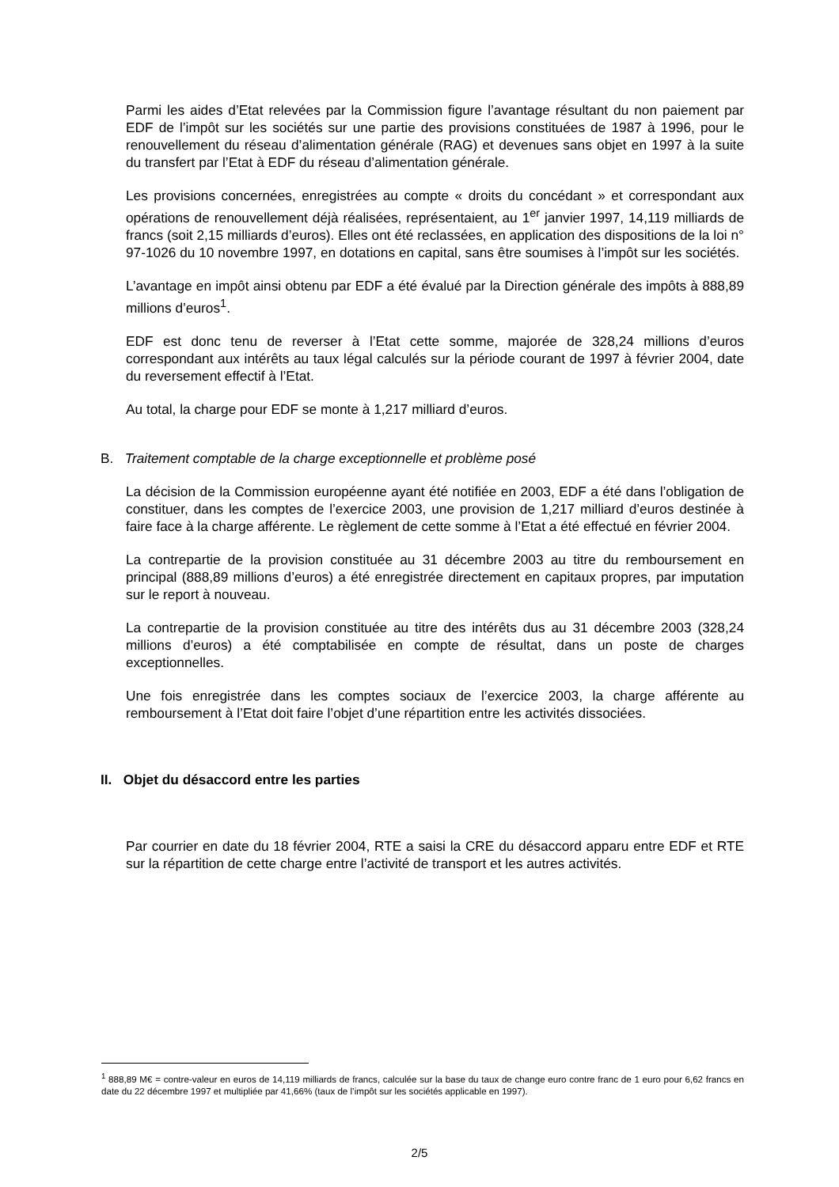Parmi les aides d’Etat relevées par la Commission figure l’avantage résultant du non paiement par EDF de l’impôt sur les sociétés sur une partie des provisions constituées de 1987 à 1996, pour le renouvellement du réseau d’alimentation générale (RAG) et devenues sans objet en 1997 à la suite du transfert par l’Etat à EDF du réseau d’alimentation générale.
Les provisions concernées, enregistrées au compte « droits du concédant » et correspondant aux opérations de renouvellement déjà réalisées, représentaient, au 1<sup>er</sup> janvier 1997, 14,119 milliards de francs (soit 2,15 milliards d’euros). Elles ont été reclassées, en application des dispositions de la loi n° 97-1026 du 10 novembre 1997, en dotations en capital, sans être soumises à l’impôt sur les sociétés.
L’avantage en impôt ainsi obtenu par EDF a été évalué par la Direction générale des impôts à 888,89 millions d’euros<sup>1</sup>.
EDF est donc tenu de reverser à l’Etat cette somme, majorée de 328,24 millions d’euros correspondant aux intérêts au taux légal calculés sur la période courant de 1997 à février 2004, date du reversement effectif à l’Etat.
Au total, la charge pour EDF se monte à 1,217 milliard d’euros.
B. Traitement comptable de la charge exceptionnelle et problème posé
La décision de la Commission européenne ayant été notifiée en 2003, EDF a été dans l’obligation de constituer, dans les comptes de l’exercice 2003, une provision de 1,217 milliard d’euros destinée à faire face à la charge afférente. Le règlement de cette somme à l’Etat a été effectué en février 2004.
La contrepartie de la provision constituée au 31 décembre 2003 au titre du remboursement en principal (888,89 millions d’euros) a été enregistrée directement en capitaux propres, par imputation sur le report à nouveau.
La contrepartie de la provision constituée au titre des intérêts dus au 31 décembre 2003 (328,24 millions d’euros) a été comptabilisée en compte de résultat, dans un poste de charges exceptionnelles.
Une fois enregistrée dans les comptes sociaux de l’exercice 2003, la charge afférente au remboursement à l’Etat doit faire l’objet d’une répartition entre les activités dissociées.
II. Objet du désaccord entre les parties
Par courrier en date du 18 février 2004, RTE a saisi la CRE du désaccord apparu entre EDF et RTE sur la répartition de cette charge entre l’activité de transport et les autres activités.
<sup>1</sup> 888,89 M€ = contre-valeur en euros de 14,119 milliards de francs, calculée sur la base du taux de change euro contre franc de 1 euro pour 6,62 francs en date du 22 décembre 1997 et multipliée par 41,66% (taux de l’impôt sur les sociétés applicable en 1997).
2/5